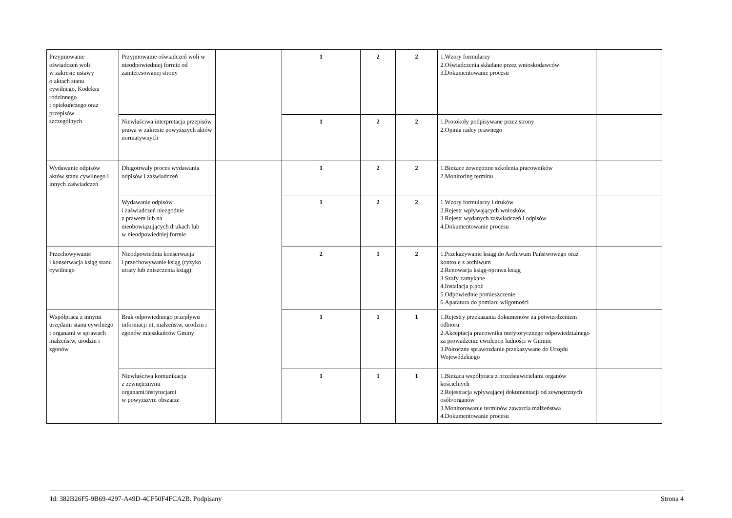| Przyjmowanie oświadczeń woli w zakresie ustawy o aktach stanu cywilnego, Kodeksu rodzinnego i opiekuńczego oraz przepisów szczególnych | Przyjmowanie oświadczeń woli w nieodpowiedniej formie od zainteresowanej strony | | 1 | 2 | 2 | 1.Wzory formularzy 2.Oświadczenia składane przez wnioskodawców 3.Dokumentowanie procesu | |
| | Niewłaściwa interpretacja przepisów prawa w zakresie powyższych aktów normatywnych | | 1 | 2 | 2 | 1.Protokoły podpisywane przez strony 2.Opinia radcy prawnego | |
| Wydawanie odpisów aktów stanu cywilnego i innych zaświadczeń | Długotrwały proces wydawania odpisów i zaświadczeń | | 1 | 2 | 2 | 1.Bieżące zewnętrzne szkolenia pracowników 2.Monitoring terminu | |
| | Wydawanie odpisów i zaświadczeń niezgodnie z prawem lub na nieobowiązujących drukach lub w nieodpowiedniej formie | | 1 | 2 | 2 | 1.Wzory formularzy i druków 2.Rejestr wpływających wniosków 3.Rejestr wydanych zaświadczeń i odpisów 4.Dokumentowanie procesu | |
| Przechowywanie i konserwacja ksiąg stanu cywilnego | Nieodpowiednia konserwacja i przechowywanie ksiąg (ryzyko utraty lub zniszczenia ksiąg) | | 2 | 1 | 2 | 1.Przekazywanie ksiąg do Archiwum Państwowego oraz kontrole z archiwum 2.Renowacja ksiąg-oprawa ksiąg 3.Szafy zamykane 4.Instalacja p.poż 5.Odpowiednie pomieszczenie 6.Aparatura do pomiaru wilgotności | |
| Współpraca z innymi urzędami stanu cywilnego i organami w sprawach małżeństw, urodzin i zgonów | Brak odpowiedniego przepływu informacji nt. małżeństw, urodzin i zgonów mieszkańców Gminy | | 1 | 1 | 1 | 1.Rejestry przekazania dokumentów za potwierdzeniem odbioru 2.Akceptacja pracownika merytorycznego odpowiedzialnego za prowadzenie ewidencji ludności w Gminie 3.Półroczne sprawozdanie przekazywane do Urzędu Wojewódzkiego | |
| | Niewłaściwa komunikacja z zewnętrznymi organami/instytucjami w powyższym obszarze | | 1 | 1 | 1 | 1.Bieżąca współpraca z przedstawicielami organów kościelnych 2.Rejestracja wpływającej dokumentacji od zewnętrznych osób/organów 3.Monitorowanie terminów zawarcia małżeństwa 4.Dokumentowanie procesu | |
Id: 382B26F5-9B69-4297-A49D-4CF50F4FCA2B. Podpisany Strona 4